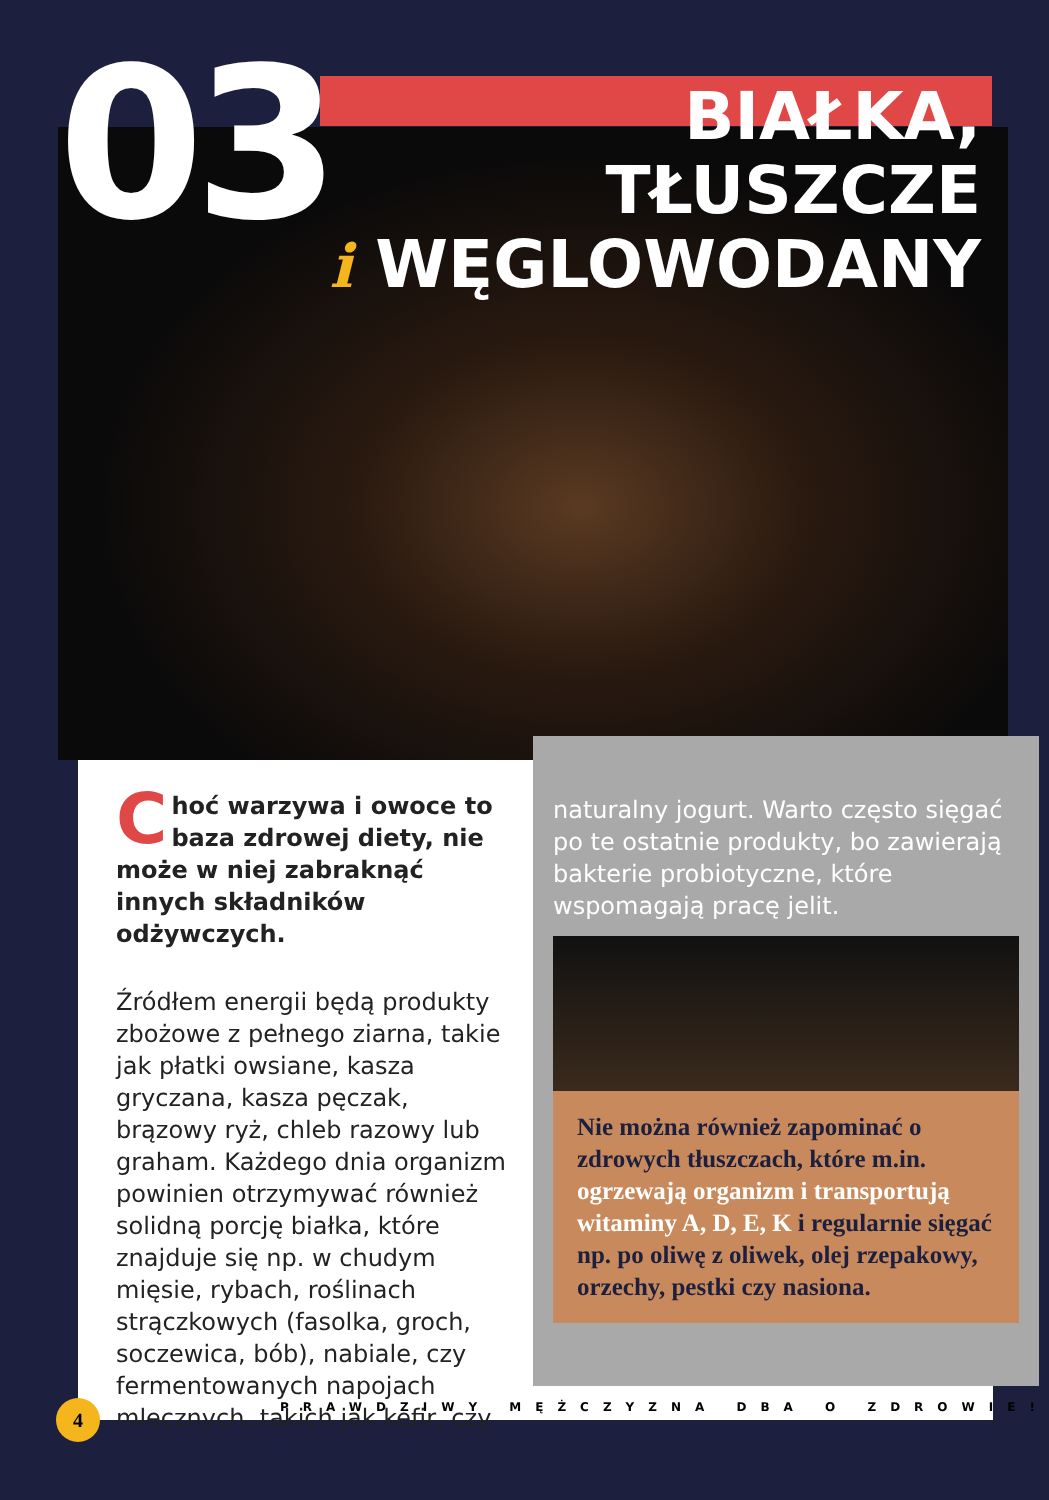03
BIAŁKA,
TŁUSZCZE
i WĘGLOWODANY
Choć warzywa i owoce to baza zdrowej diety, nie może w niej zabraknąć innych składników odżywczych.
Źródłem energii będą produkty zbożowe z pełnego ziarna, takie jak płatki owsiane, kasza gryczana, kasza pęczak, brązowy ryż, chleb razowy lub graham. Każdego dnia organizm powinien otrzymywać również solidną porcję białka, które znajduje się np. w chudym mięsie, rybach, roślinach strączkowych (fasolka, groch, soczewica, bób), nabiale, czy fermentowanych napojach mlecznych, takich jak kefir, czy
naturalny jogurt. Warto często sięgać po te ostatnie produkty, bo zawierają bakterie probiotyczne, które wspomagają pracę jelit.
Nie można również zapominać o zdrowych tłuszczach, które m.in. ogrzewają organizm i transportują witaminy A, D, E, K i regularnie sięgać np. po oliwę z oliwek, olej rzepakowy, orzechy, pestki czy nasiona.
4
PRAWDZIWY MĘŻCZYZNA DBA O ZDROWIE!